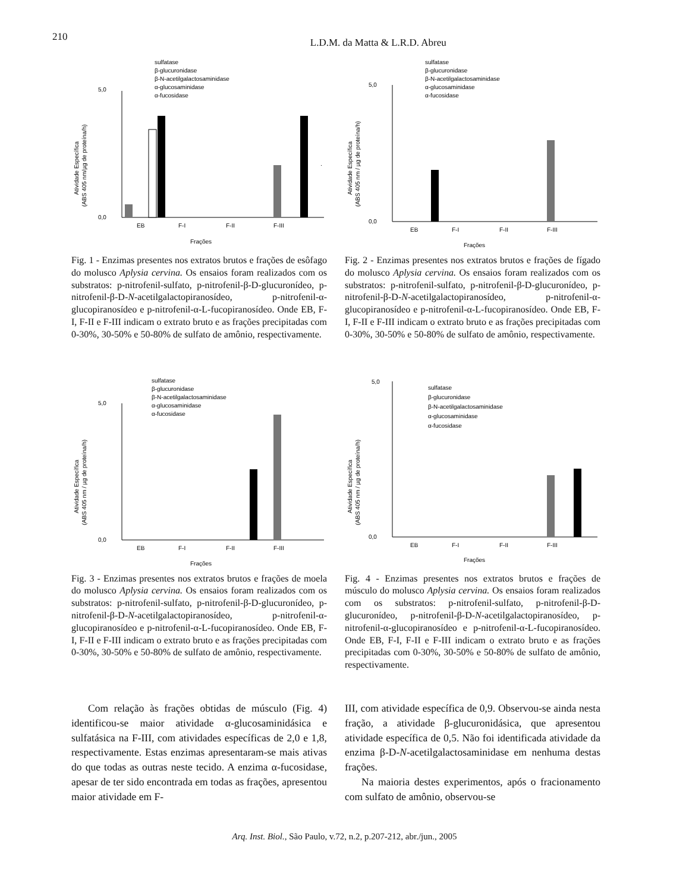210
L.D.M. da Matta & L.R.D. Abreu
sulfatase
β-glucuronidase
β-N-acetilgalactosaminidase
α-glucosaminidase
α-fucosidase
0,0
5,0
EB
F-I
F-II
F-III
Frações
Atividade Específica
(ABS 405 nm/µg de proteína/h)
Fig. 1 - Enzimas presentes nos extratos brutos e frações de esôfago do molusco Aplysia cervina. Os ensaios foram realizados com os substratos: p-nitrofenil-sulfato, p-nitrofenil-β-D-glucuronídeo, p-nitrofenil-β-D-N-acetilgalactopiranosídeo, p-nitrofenil-α-glucopiranosídeo e p-nitrofenil-α-L-fucopiranosídeo. Onde EB, F-I, F-II e F-III indicam o extrato bruto e as frações precipitadas com 0-30%, 30-50% e 50-80% de sulfato de amônio, respectivamente.
sulfatase
β-glucuronidase
β-N-acetilgalactosaminidase
α-glucosaminidase
α-fucosidase
0,0
5,0
EB
F-I
F-II
F-III
Frações
Atividade Específica
(ABS 405 nm / µg de proteína/h)
Fig. 2 - Enzimas presentes nos extratos brutos e frações de fígado do molusco Aplysia cervina. Os ensaios foram realizados com os substratos: p-nitrofenil-sulfato, p-nitrofenil-β-D-glucuronídeo, p-nitrofenil-β-D-N-acetilgalactopiranosídeo, p-nitrofenil-α-glucopiranosídeo e p-nitrofenil-α-L-fucopiranosídeo. Onde EB, F-I, F-II e F-III indicam o extrato bruto e as frações precipitadas com 0-30%, 30-50% e 50-80% de sulfato de amônio, respectivamente.
sulfatase
β-glucuronidase
β-N-acetilgalactosaminidase
α-glucosaminidase
α-fucosidase
0,0
5,0
EB
F-I
F-II
F-III
Frações
Atividade Específica
(ABS 405 nm / µg de proteína/h)
Fig. 3 - Enzimas presentes nos extratos brutos e frações de moela do molusco Aplysia cervina. Os ensaios foram realizados com os substratos: p-nitrofenil-sulfato, p-nitrofenil-β-D-glucuronídeo, p-nitrofenil-β-D-N-acetilgalactopiranosídeo, p-nitrofenil-α-glucopiranosídeo e p-nitrofenil-α-L-fucopiranosídeo. Onde EB, F-I, F-II e F-III indicam o extrato bruto e as frações precipitadas com 0-30%, 30-50% e 50-80% de sulfato de amônio, respectivamente.
5,0
sulfatase
β-glucuronidase
β-N-acetilgalactosaminidase
α-glucosaminidase
α-fucosidase
0,0
EB
F-I
F-II
F-III
Frações
Atividade Específica
(ABS 405 nm / µg de proteína/h)
Fig. 4 - Enzimas presentes nos extratos brutos e frações de músculo do molusco Aplysia cervina. Os ensaios foram realizados com os substratos: p-nitrofenil-sulfato, p-nitrofenil-β-D-glucuronídeo, p-nitrofenil-β-D-N-acetilgalactopiranosídeo, p-nitrofenil-α-glucopiranosídeo e p-nitrofenil-α-L-fucopiranosídeo. Onde EB, F-I, F-II e F-III indicam o extrato bruto e as frações precipitadas com 0-30%, 30-50% e 50-80% de sulfato de amônio, respectivamente.
Com relação às frações obtidas de músculo (Fig. 4) identificou-se maior atividade α-glucosaminidásica e sulfatásica na F-III, com atividades específicas de 2,0 e 1,8, respectivamente. Estas enzimas apresentaram-se mais ativas do que todas as outras neste tecido. A enzima α-fucosidase, apesar de ter sido encontrada em todas as frações, apresentou maior atividade em F-
III, com atividade específica de 0,9. Observou-se ainda nesta fração, a atividade β-glucuronidásica, que apresentou atividade específica de 0,5. Não foi identificada atividade da enzima β-D-N-acetilgalactosaminidase em nenhuma destas frações.
Na maioria destes experimentos, após o fracionamento com sulfato de amônio, observou-se
Arq. Inst. Biol., São Paulo, v.72, n.2, p.207-212, abr./jun., 2005